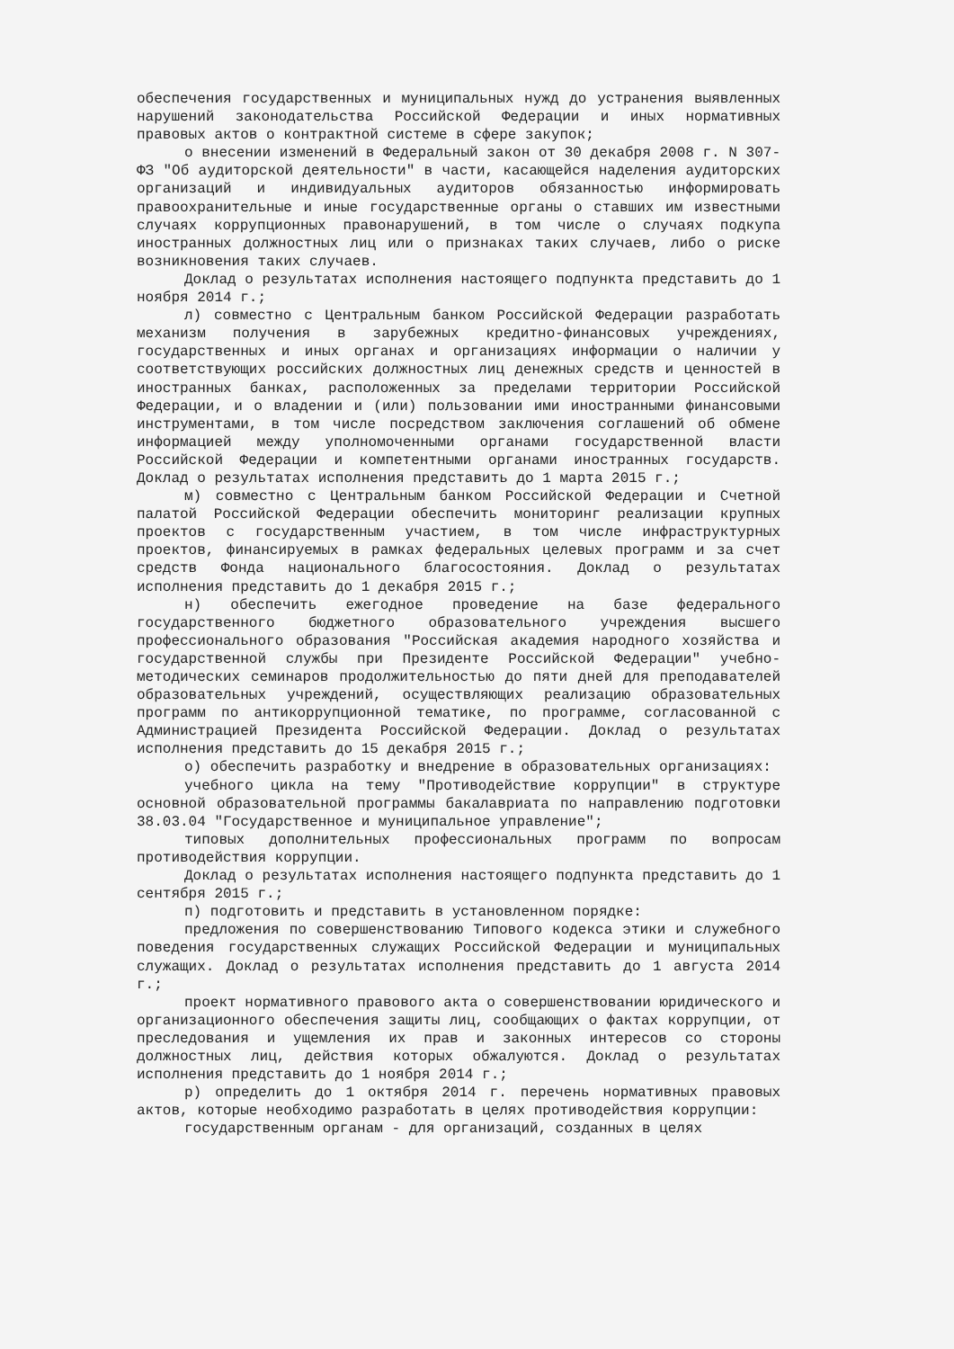обеспечения государственных и муниципальных нужд до устранения выявленных нарушений законодательства Российской Федерации и иных нормативных правовых актов о контрактной системе в сфере закупок;
о внесении изменений в Федеральный закон от 30 декабря 2008 г. N 307-ФЗ "Об аудиторской деятельности" в части, касающейся наделения аудиторских организаций и индивидуальных аудиторов обязанностью информировать правоохранительные и иные государственные органы о ставших им известными случаях коррупционных правонарушений, в том числе о случаях подкупа иностранных должностных лиц или о признаках таких случаев, либо о риске возникновения таких случаев.
Доклад о результатах исполнения настоящего подпункта представить до 1 ноября 2014 г.;
л) совместно с Центральным банком Российской Федерации разработать механизм получения в зарубежных кредитно-финансовых учреждениях, государственных и иных органах и организациях информации о наличии у соответствующих российских должностных лиц денежных средств и ценностей в иностранных банках, расположенных за пределами территории Российской Федерации, и о владении и (или) пользовании ими иностранными финансовыми инструментами, в том числе посредством заключения соглашений об обмене информацией между уполномоченными органами государственной власти Российской Федерации и компетентными органами иностранных государств. Доклад о результатах исполнения представить до 1 марта 2015 г.;
м) совместно с Центральным банком Российской Федерации и Счетной палатой Российской Федерации обеспечить мониторинг реализации крупных проектов с государственным участием, в том числе инфраструктурных проектов, финансируемых в рамках федеральных целевых программ и за счет средств Фонда национального благосостояния. Доклад о результатах исполнения представить до 1 декабря 2015 г.;
н) обеспечить ежегодное проведение на базе федерального государственного бюджетного образовательного учреждения высшего профессионального образования "Российская академия народного хозяйства и государственной службы при Президенте Российской Федерации" учебно-методических семинаров продолжительностью до пяти дней для преподавателей образовательных учреждений, осуществляющих реализацию образовательных программ по антикоррупционной тематике, по программе, согласованной с Администрацией Президента Российской Федерации. Доклад о результатах исполнения представить до 15 декабря 2015 г.;
о) обеспечить разработку и внедрение в образовательных организациях:
учебного цикла на тему "Противодействие коррупции" в структуре основной образовательной программы бакалавриата по направлению подготовки 38.03.04 "Государственное и муниципальное управление";
типовых дополнительных профессиональных программ по вопросам противодействия коррупции.
Доклад о результатах исполнения настоящего подпункта представить до 1 сентября 2015 г.;
п) подготовить и представить в установленном порядке:
предложения по совершенствованию Типового кодекса этики и служебного поведения государственных служащих Российской Федерации и муниципальных служащих. Доклад о результатах исполнения представить до 1 августа 2014 г.;
проект нормативного правового акта о совершенствовании юридического и организационного обеспечения защиты лиц, сообщающих о фактах коррупции, от преследования и ущемления их прав и законных интересов со стороны должностных лиц, действия которых обжалуются. Доклад о результатах исполнения представить до 1 ноября 2014 г.;
р) определить до 1 октября 2014 г. перечень нормативных правовых актов, которые необходимо разработать в целях противодействия коррупции:
государственным органам - для организаций, созданных в целях